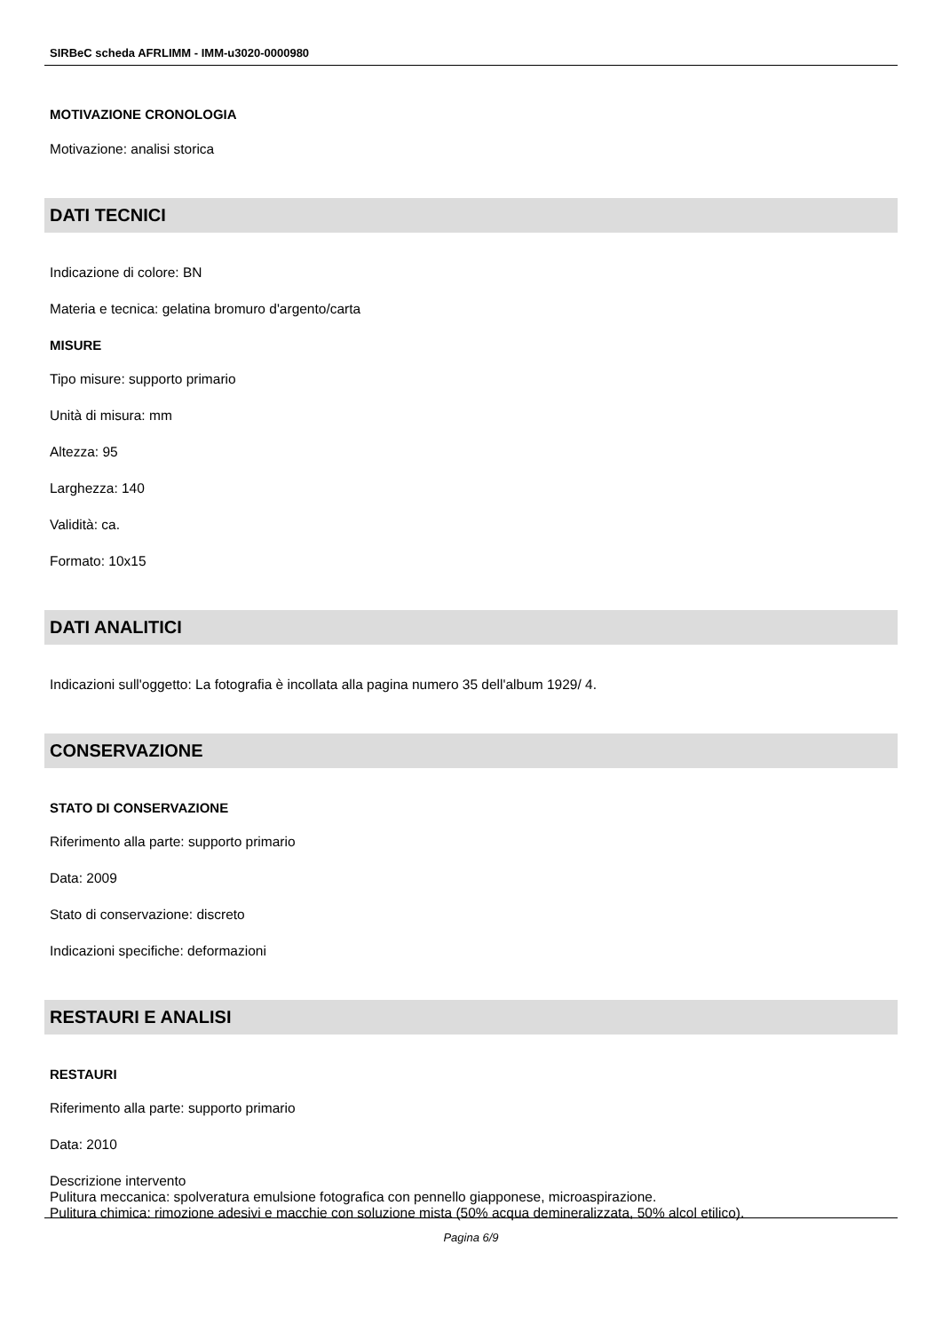SIRBeC scheda AFRLIMM - IMM-u3020-0000980
MOTIVAZIONE CRONOLOGIA
Motivazione: analisi storica
DATI TECNICI
Indicazione di colore: BN
Materia e tecnica: gelatina bromuro d'argento/carta
MISURE
Tipo misure: supporto primario
Unità di misura: mm
Altezza: 95
Larghezza: 140
Validità: ca.
Formato: 10x15
DATI ANALITICI
Indicazioni sull'oggetto: La fotografia è incollata alla pagina numero 35 dell'album 1929/ 4.
CONSERVAZIONE
STATO DI CONSERVAZIONE
Riferimento alla parte: supporto primario
Data: 2009
Stato di conservazione: discreto
Indicazioni specifiche: deformazioni
RESTAURI E ANALISI
RESTAURI
Riferimento alla parte: supporto primario
Data: 2010
Descrizione intervento
Pulitura meccanica: spolveratura emulsione fotografica con pennello giapponese, microaspirazione.
Pulitura chimica: rimozione adesivi e macchie con soluzione mista (50% acqua demineralizzata, 50% alcol etilico).
Pagina 6/9